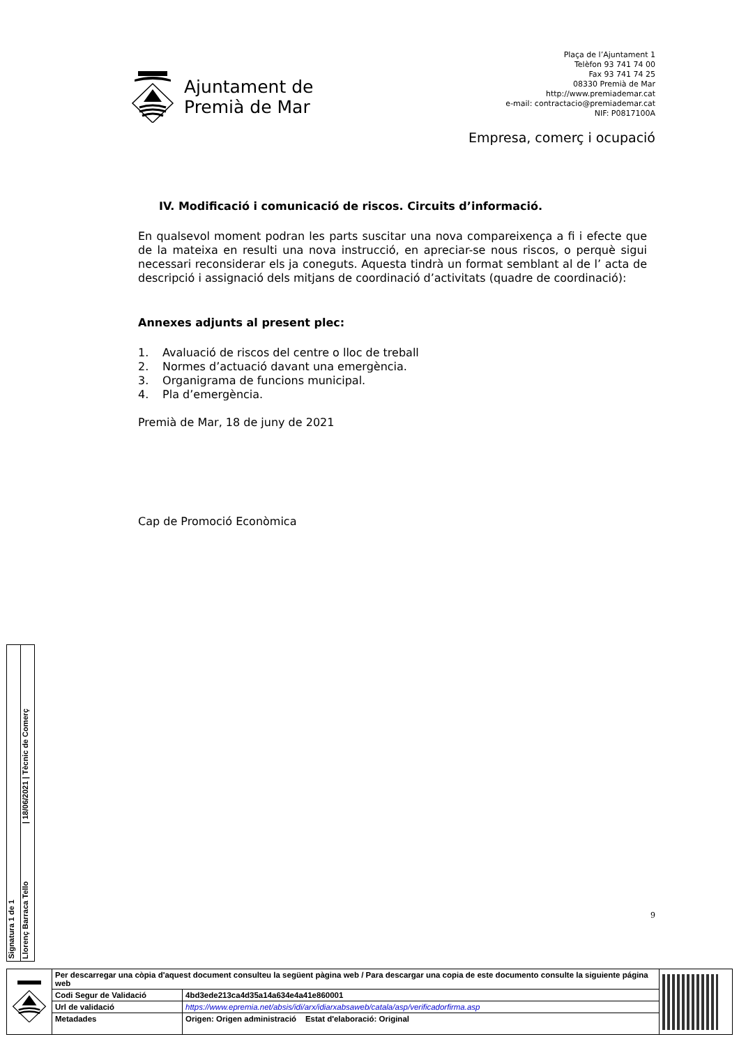Ajuntament de
Premià de Mar
Plaça de l’Ajuntament 1
Telèfon 93 741 74 00
Fax 93 741 74 25
08330 Premià de Mar
http://www.premiademar.cat
e-mail: contractacio@premiademar.cat
NIF: P0817100A
Empresa, comerç i ocupació
IV. Modificació i comunicació de riscos. Circuits d’informació.
En qualsevol moment podran les parts suscitar una nova compareixença a fi i efecte que de la mateixa en resulti una nova instrucció, en apreciar-se nous riscos, o perquè sigui necessari reconsiderar els ja coneguts. Aquesta tindrà un format semblant al de l’ acta de descripció i assignació dels mitjans de coordinació d’activitats (quadre de coordinació):
Annexes adjunts al present plec:
1. Avaluació de riscos del centre o lloc de treball
2. Normes d’actuació davant una emergència.
3. Organigrama de funcions municipal.
4. Pla d’emergència.
Premià de Mar, 18 de juny de 2021
Cap de Promoció Econòmica
9
Signatura 1 de 1
Llorenç Barraca Tello | 18/06/2021 | Tècnic de Comerç
| | Per descarregar una còpia d'aquest document consulteu la següent pàgina web / Para descargar una copia de este documento consulte la siguiente página web | | |
| | Codi Segur de Validació | 4bd3ede213ca4d35a14a634e4a41e860001 | |
| | Url de validació | https://www.epremia.net/absis/idi/arx/idiarxabsaweb/catala/asp/verificadorfirma.asp | |
| | Metadades | Origen: Origen administració Estat d'elaboració: Original | |